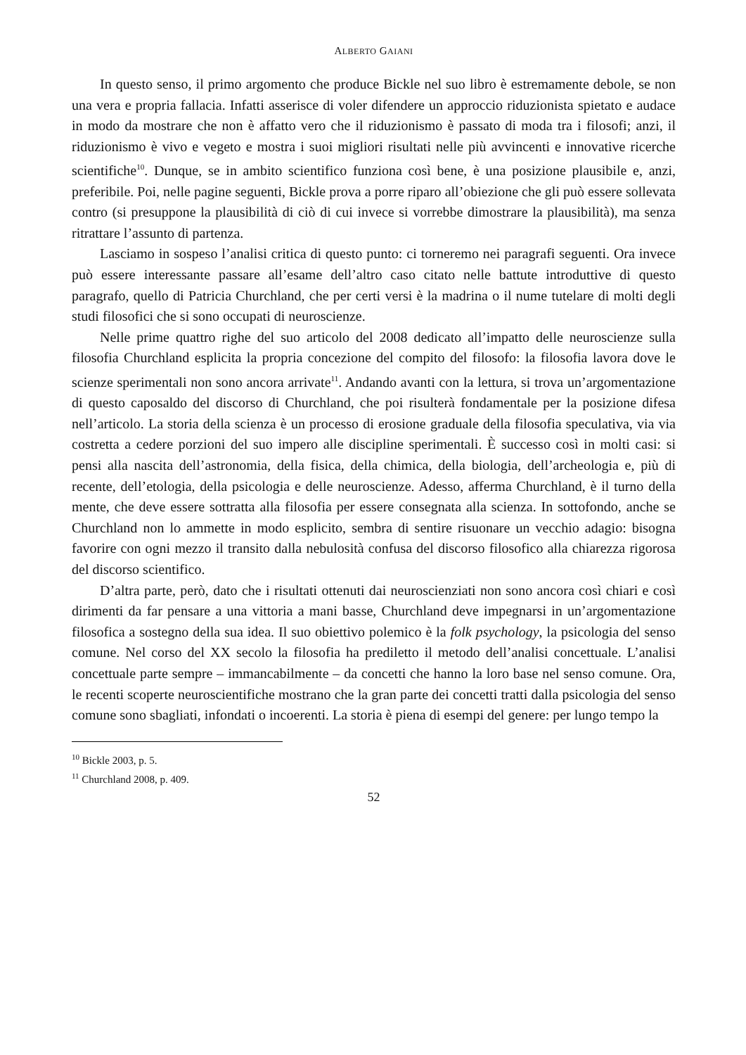ALBERTO GAIANI
In questo senso, il primo argomento che produce Bickle nel suo libro è estremamente debole, se non una vera e propria fallacia. Infatti asserisce di voler difendere un approccio riduzionista spietato e audace in modo da mostrare che non è affatto vero che il riduzionismo è passato di moda tra i filosofi; anzi, il riduzionismo è vivo e vegeto e mostra i suoi migliori risultati nelle più avvincenti e innovative ricerche scientifiche<sup>10</sup>. Dunque, se in ambito scientifico funziona così bene, è una posizione plausibile e, anzi, preferibile. Poi, nelle pagine seguenti, Bickle prova a porre riparo all’obiezione che gli può essere sollevata contro (si presuppone la plausibilità di ciò di cui invece si vorrebbe dimostrare la plausibilità), ma senza ritrattare l’assunto di partenza.
Lasciamo in sospeso l’analisi critica di questo punto: ci torneremo nei paragrafi seguenti. Ora invece può essere interessante passare all’esame dell’altro caso citato nelle battute introduttive di questo paragrafo, quello di Patricia Churchland, che per certi versi è la madrina o il nume tutelare di molti degli studi filosofici che si sono occupati di neuroscienze.
Nelle prime quattro righe del suo articolo del 2008 dedicato all’impatto delle neuroscienze sulla filosofia Churchland esplicita la propria concezione del compito del filosofo: la filosofia lavora dove le scienze sperimentali non sono ancora arrivate<sup>11</sup>. Andando avanti con la lettura, si trova un’argomentazione di questo caposaldo del discorso di Churchland, che poi risulterà fondamentale per la posizione difesa nell’articolo. La storia della scienza è un processo di erosione graduale della filosofia speculativa, via via costretta a cedere porzioni del suo impero alle discipline sperimentali. È successo così in molti casi: si pensi alla nascita dell’astronomia, della fisica, della chimica, della biologia, dell’archeologia e, più di recente, dell’etologia, della psicologia e delle neuroscienze. Adesso, afferma Churchland, è il turno della mente, che deve essere sottratta alla filosofia per essere consegnata alla scienza. In sottofondo, anche se Churchland non lo ammette in modo esplicito, sembra di sentire risuonare un vecchio adagio: bisogna favorire con ogni mezzo il transito dalla nebulosità confusa del discorso filosofico alla chiarezza rigorosa del discorso scientifico.
D’altra parte, però, dato che i risultati ottenuti dai neuroscienziati non sono ancora così chiari e così dirimenti da far pensare a una vittoria a mani basse, Churchland deve impegnarsi in un’argomentazione filosofica a sostegno della sua idea. Il suo obiettivo polemico è la folk psychology, la psicologia del senso comune. Nel corso del XX secolo la filosofia ha prediletto il metodo dell’analisi concettuale. L’analisi concettuale parte sempre – immancabilmente – da concetti che hanno la loro base nel senso comune. Ora, le recenti scoperte neuroscientifiche mostrano che la gran parte dei concetti tratti dalla psicologia del senso comune sono sbagliati, infondati o incoerenti. La storia è piena di esempi del genere: per lungo tempo la
<sup>10</sup> Bickle 2003, p. 5.
<sup>11</sup> Churchland 2008, p. 409.
52